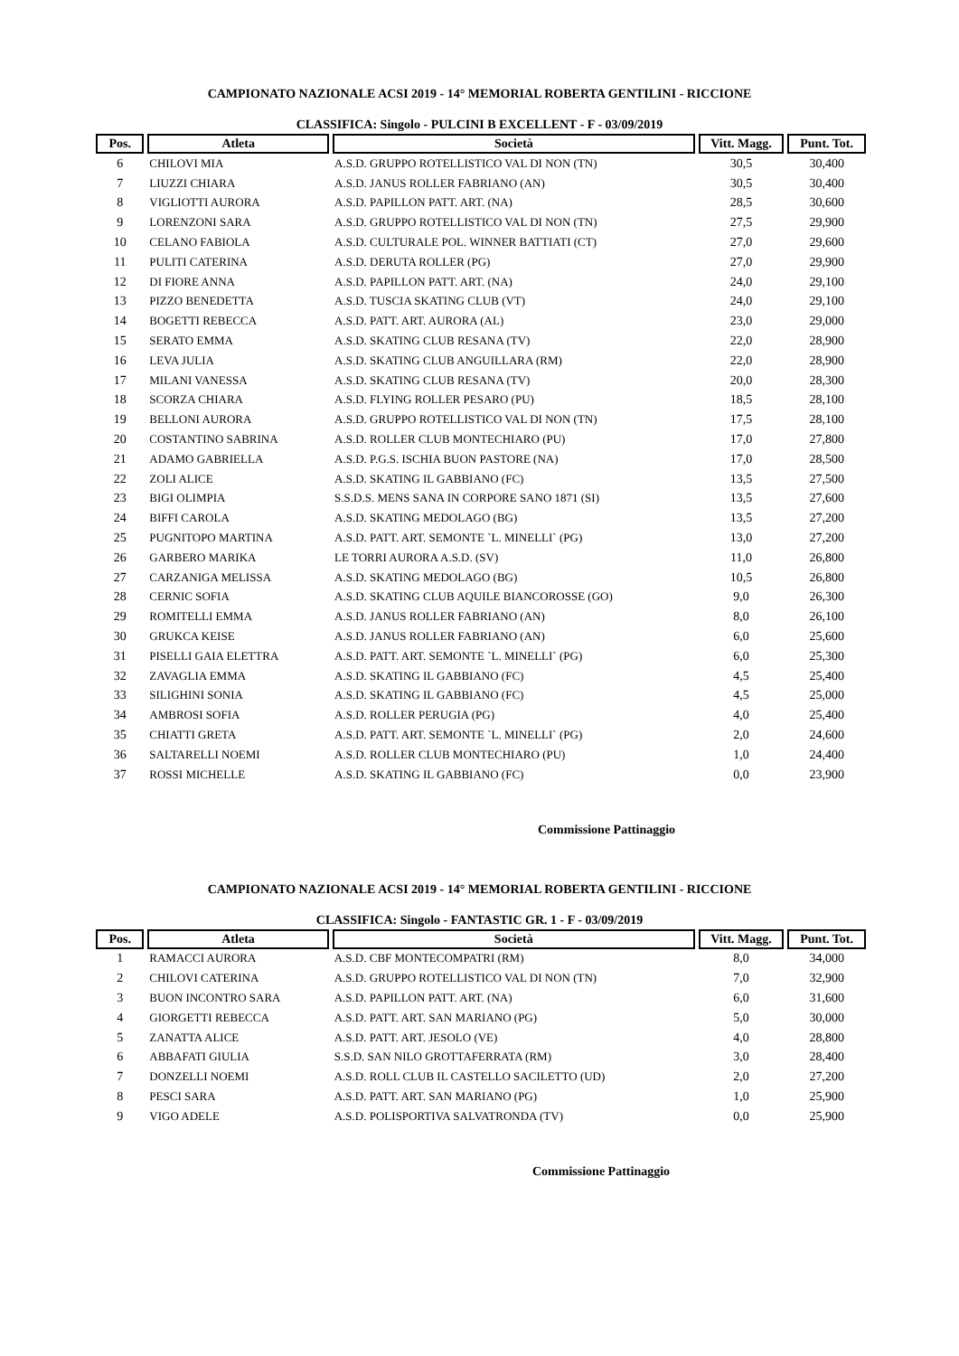CAMPIONATO NAZIONALE ACSI 2019 - 14° MEMORIAL ROBERTA GENTILINI - RICCIONE
CLASSIFICA: Singolo - PULCINI B EXCELLENT - F - 03/09/2019
| Pos. | Atleta | Società | Vitt. Magg. | Punt. Tot. |
| --- | --- | --- | --- | --- |
| 6 | CHILOVI MIA | A.S.D. GRUPPO ROTELLISTICO VAL DI NON (TN) | 30,5 | 30,400 |
| 7 | LIUZZI CHIARA | A.S.D. JANUS ROLLER FABRIANO (AN) | 30,5 | 30,400 |
| 8 | VIGLIOTTI AURORA | A.S.D. PAPILLON PATT. ART. (NA) | 28,5 | 30,600 |
| 9 | LORENZONI SARA | A.S.D. GRUPPO ROTELLISTICO VAL DI NON (TN) | 27,5 | 29,900 |
| 10 | CELANO FABIOLA | A.S.D. CULTURALE POL. WINNER BATTIATI (CT) | 27,0 | 29,600 |
| 11 | PULITI CATERINA | A.S.D. DERUTA ROLLER (PG) | 27,0 | 29,900 |
| 12 | DI FIORE ANNA | A.S.D. PAPILLON PATT. ART. (NA) | 24,0 | 29,100 |
| 13 | PIZZO BENEDETTA | A.S.D. TUSCIA SKATING CLUB (VT) | 24,0 | 29,100 |
| 14 | BOGETTI REBECCA | A.S.D. PATT. ART. AURORA (AL) | 23,0 | 29,000 |
| 15 | SERATO EMMA | A.S.D. SKATING CLUB RESANA (TV) | 22,0 | 28,900 |
| 16 | LEVA JULIA | A.S.D. SKATING CLUB ANGUILLARA (RM) | 22,0 | 28,900 |
| 17 | MILANI VANESSA | A.S.D. SKATING CLUB RESANA (TV) | 20,0 | 28,300 |
| 18 | SCORZA CHIARA | A.S.D. FLYING ROLLER PESARO (PU) | 18,5 | 28,100 |
| 19 | BELLONI AURORA | A.S.D. GRUPPO ROTELLISTICO VAL DI NON (TN) | 17,5 | 28,100 |
| 20 | COSTANTINO SABRINA | A.S.D. ROLLER CLUB MONTECHIARO (PU) | 17,0 | 27,800 |
| 21 | ADAMO GABRIELLA | A.S.D. P.G.S. ISCHIA BUON PASTORE (NA) | 17,0 | 28,500 |
| 22 | ZOLI ALICE | A.S.D. SKATING IL GABBIANO (FC) | 13,5 | 27,500 |
| 23 | BIGI OLIMPIA | S.S.D.S. MENS SANA IN CORPORE SANO 1871 (SI) | 13,5 | 27,600 |
| 24 | BIFFI CAROLA | A.S.D. SKATING MEDOLAGO (BG) | 13,5 | 27,200 |
| 25 | PUGNITOPO MARTINA | A.S.D. PATT. ART. SEMONTE `L. MINELLI` (PG) | 13,0 | 27,200 |
| 26 | GARBERO MARIKA | LE TORRI AURORA A.S.D. (SV) | 11,0 | 26,800 |
| 27 | CARZANIGA MELISSA | A.S.D. SKATING MEDOLAGO (BG) | 10,5 | 26,800 |
| 28 | CERNIC SOFIA | A.S.D. SKATING CLUB AQUILE BIANCOROSSE (GO) | 9,0 | 26,300 |
| 29 | ROMITELLI EMMA | A.S.D. JANUS ROLLER FABRIANO (AN) | 8,0 | 26,100 |
| 30 | GRUKCA KEISE | A.S.D. JANUS ROLLER FABRIANO (AN) | 6,0 | 25,600 |
| 31 | PISELLI GAIA ELETTRA | A.S.D. PATT. ART. SEMONTE `L. MINELLI` (PG) | 6,0 | 25,300 |
| 32 | ZAVAGLIA EMMA | A.S.D. SKATING IL GABBIANO (FC) | 4,5 | 25,400 |
| 33 | SILIGHINI SONIA | A.S.D. SKATING IL GABBIANO (FC) | 4,5 | 25,000 |
| 34 | AMBROSI SOFIA | A.S.D. ROLLER PERUGIA (PG) | 4,0 | 25,400 |
| 35 | CHIATTI GRETA | A.S.D. PATT. ART. SEMONTE `L. MINELLI` (PG) | 2,0 | 24,600 |
| 36 | SALTARELLI NOEMI | A.S.D. ROLLER CLUB MONTECHIARO (PU) | 1,0 | 24,400 |
| 37 | ROSSI MICHELLE | A.S.D. SKATING IL GABBIANO (FC) | 0,0 | 23,900 |
Commissione Pattinaggio
CAMPIONATO NAZIONALE ACSI 2019 - 14° MEMORIAL ROBERTA GENTILINI - RICCIONE
CLASSIFICA: Singolo - FANTASTIC GR. 1 - F - 03/09/2019
| Pos. | Atleta | Società | Vitt. Magg. | Punt. Tot. |
| --- | --- | --- | --- | --- |
| 1 | RAMACCI AURORA | A.S.D. CBF MONTECOMPATRI (RM) | 8,0 | 34,000 |
| 2 | CHILOVI CATERINA | A.S.D. GRUPPO ROTELLISTICO VAL DI NON (TN) | 7,0 | 32,900 |
| 3 | BUON INCONTRO SARA | A.S.D. PAPILLON PATT. ART. (NA) | 6,0 | 31,600 |
| 4 | GIORGETTI REBECCA | A.S.D. PATT. ART. SAN MARIANO (PG) | 5,0 | 30,000 |
| 5 | ZANATTA ALICE | A.S.D. PATT. ART. JESOLO (VE) | 4,0 | 28,800 |
| 6 | ABBAFATI GIULIA | S.S.D. SAN NILO GROTTAFERRATA (RM) | 3,0 | 28,400 |
| 7 | DONZELLI NOEMI | A.S.D. ROLL CLUB IL CASTELLO SACILETTO (UD) | 2,0 | 27,200 |
| 8 | PESCI SARA | A.S.D. PATT. ART. SAN MARIANO (PG) | 1,0 | 25,900 |
| 9 | VIGO ADELE | A.S.D. POLISPORTIVA SALVATRONDA (TV) | 0,0 | 25,900 |
Commissione Pattinaggio